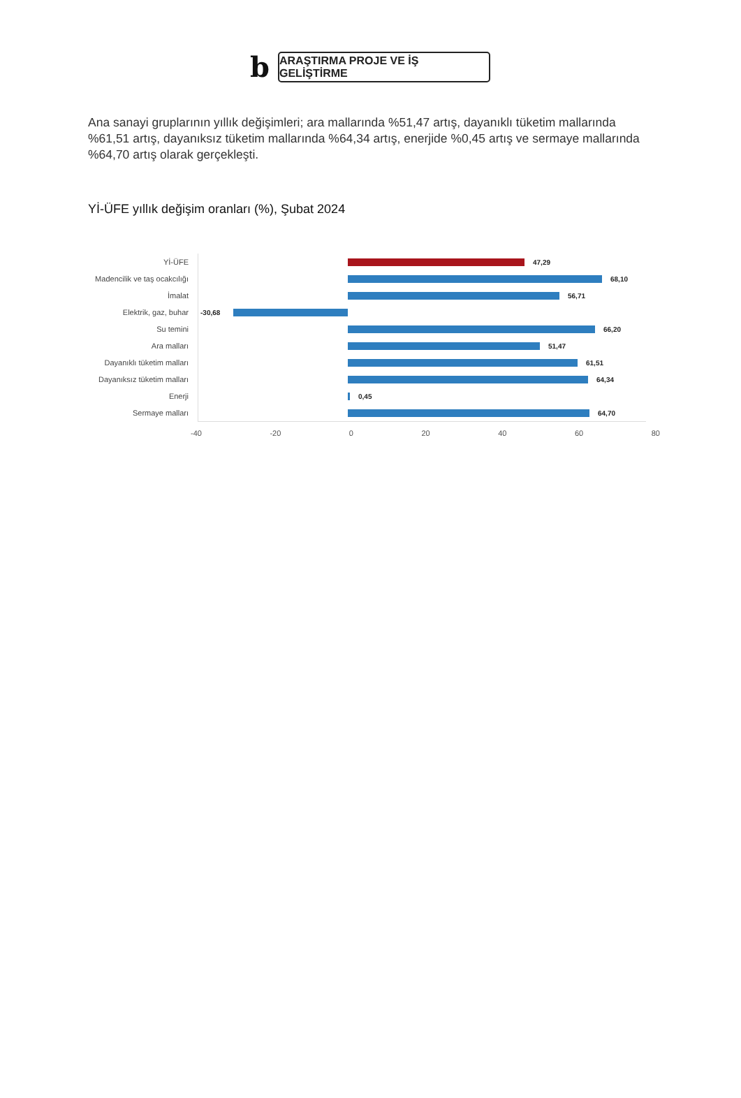b
ARAŞTIRMA PROJE VE İŞ GELİŞTİRME
Ana sanayi gruplarının yıllık değişimleri; ara mallarında %51,47 artış, dayanıklı tüketim mallarında %61,51 artış, dayanıksız tüketim mallarında %64,34 artış, enerjide %0,45 artış ve sermaye mallarında %64,70 artış olarak gerçekleşti.
Yİ-ÜFE yıllık değişim oranları (%), Şubat 2024
Yİ-ÜFE
47,29
Madencilik ve taş ocakcılığı
68,10
İmalat
56,71
Elektrik, gaz, buhar
-30,68
Su temini
66,20
Ara malları
51,47
Dayanıklı tüketim malları
61,51
Dayanıksız tüketim malları
64,34
Enerji
0,45
Sermaye malları
64,70
-40 -20 0 20 40 60 80